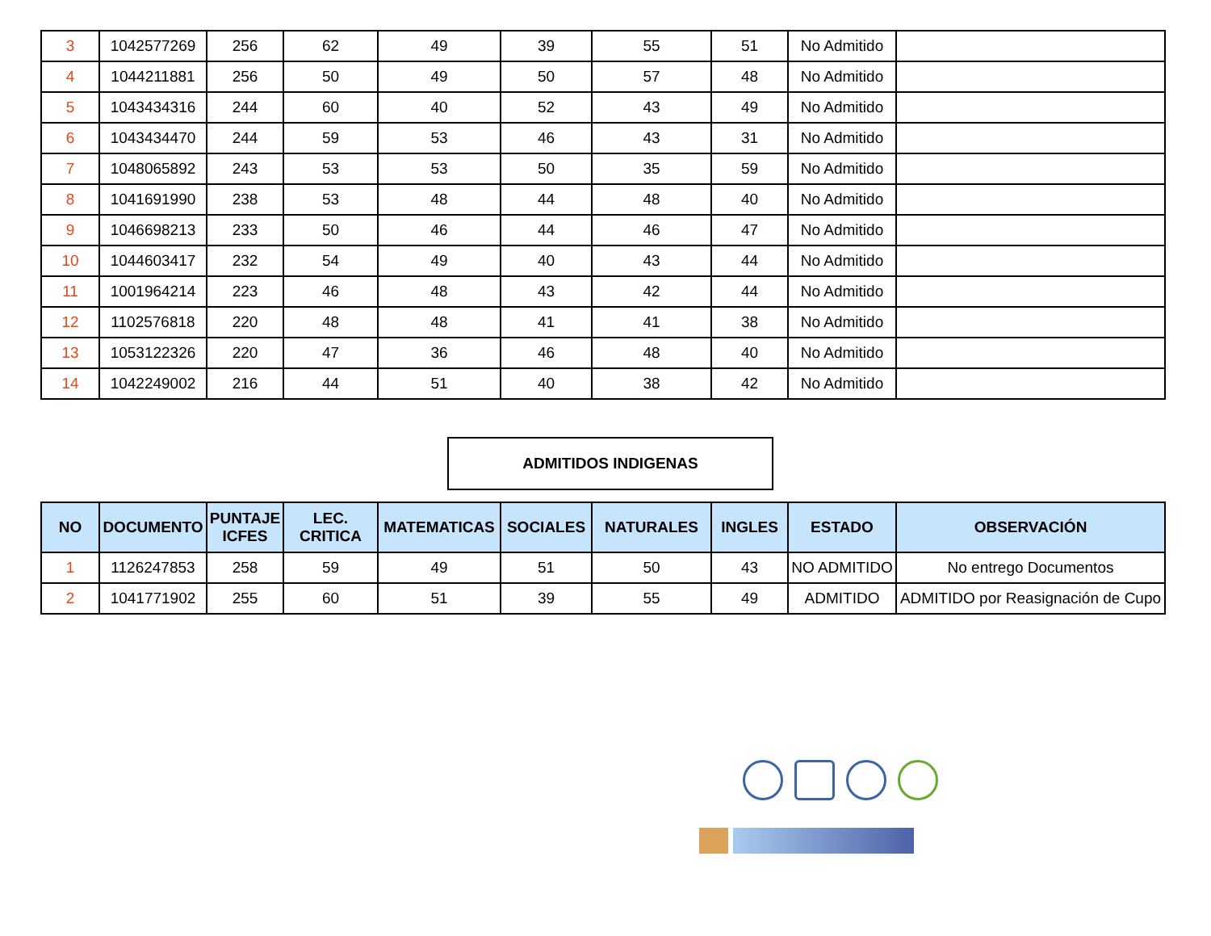| 3 | 1042577269 | 256 | 62 | 49 | 39 | 55 | 51 | No Admitido | |
| 4 | 1044211881 | 256 | 50 | 49 | 50 | 57 | 48 | No Admitido | |
| 5 | 1043434316 | 244 | 60 | 40 | 52 | 43 | 49 | No Admitido | |
| 6 | 1043434470 | 244 | 59 | 53 | 46 | 43 | 31 | No Admitido | |
| 7 | 1048065892 | 243 | 53 | 53 | 50 | 35 | 59 | No Admitido | |
| 8 | 1041691990 | 238 | 53 | 48 | 44 | 48 | 40 | No Admitido | |
| 9 | 1046698213 | 233 | 50 | 46 | 44 | 46 | 47 | No Admitido | |
| 10 | 1044603417 | 232 | 54 | 49 | 40 | 43 | 44 | No Admitido | |
| 11 | 1001964214 | 223 | 46 | 48 | 43 | 42 | 44 | No Admitido | |
| 12 | 1102576818 | 220 | 48 | 48 | 41 | 41 | 38 | No Admitido | |
| 13 | 1053122326 | 220 | 47 | 36 | 46 | 48 | 40 | No Admitido | |
| 14 | 1042249002 | 216 | 44 | 51 | 40 | 38 | 42 | No Admitido | |
ADMITIDOS INDIGENAS
| NO | DOCUMENTO | PUNTAJE ICFES | LEC. CRITICA | MATEMATICAS | SOCIALES | NATURALES | INGLES | ESTADO | OBSERVACIÓN |
| --- | --- | --- | --- | --- | --- | --- | --- | --- | --- |
| 1 | 1126247853 | 258 | 59 | 49 | 51 | 50 | 43 | NO ADMITIDO | No entrego Documentos |
| 2 | 1041771902 | 255 | 60 | 51 | 39 | 55 | 49 | ADMITIDO | ADMITIDO por Reasignación de Cupo |